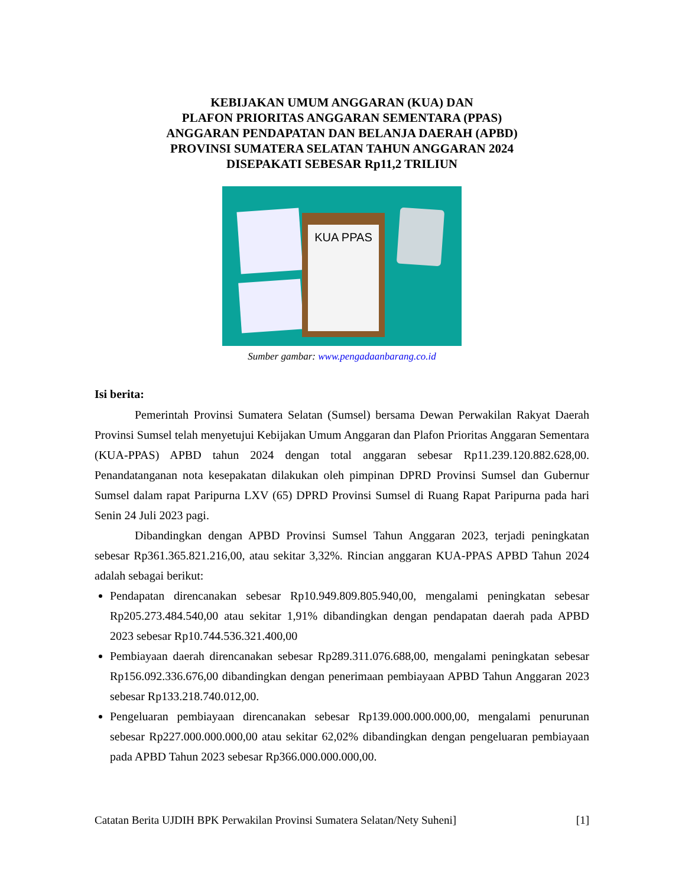KEBIJAKAN UMUM ANGGARAN (KUA) DAN
PLAFON PRIORITAS ANGGARAN SEMENTARA (PPAS)
ANGGARAN PENDAPATAN DAN BELANJA DAERAH (APBD)
PROVINSI SUMATERA SELATAN TAHUN ANGGARAN 2024
DISEPAKATI SEBESAR Rp11,2 TRILIUN
KUA PPAS
Sumber gambar: www.pengadaanbarang.co.id
Isi berita:
Pemerintah Provinsi Sumatera Selatan (Sumsel) bersama Dewan Perwakilan Rakyat Daerah Provinsi Sumsel telah menyetujui Kebijakan Umum Anggaran dan Plafon Prioritas Anggaran Sementara (KUA-PPAS) APBD tahun 2024 dengan total anggaran sebesar Rp11.239.120.882.628,00. Penandatanganan nota kesepakatan dilakukan oleh pimpinan DPRD Provinsi Sumsel dan Gubernur Sumsel dalam rapat Paripurna LXV (65) DPRD Provinsi Sumsel di Ruang Rapat Paripurna pada hari Senin 24 Juli 2023 pagi.
Dibandingkan dengan APBD Provinsi Sumsel Tahun Anggaran 2023, terjadi peningkatan sebesar Rp361.365.821.216,00, atau sekitar 3,32%. Rincian anggaran KUA-PPAS APBD Tahun 2024 adalah sebagai berikut:
Pendapatan direncanakan sebesar Rp10.949.809.805.940,00, mengalami peningkatan sebesar Rp205.273.484.540,00 atau sekitar 1,91% dibandingkan dengan pendapatan daerah pada APBD 2023 sebesar Rp10.744.536.321.400,00
Pembiayaan daerah direncanakan sebesar Rp289.311.076.688,00, mengalami peningkatan sebesar Rp156.092.336.676,00 dibandingkan dengan penerimaan pembiayaan APBD Tahun Anggaran 2023 sebesar Rp133.218.740.012,00.
Pengeluaran pembiayaan direncanakan sebesar Rp139.000.000.000,00, mengalami penurunan sebesar Rp227.000.000.000,00 atau sekitar 62,02% dibandingkan dengan pengeluaran pembiayaan pada APBD Tahun 2023 sebesar Rp366.000.000.000,00.
Catatan Berita UJDIH BPK Perwakilan Provinsi Sumatera Selatan/Nety Suheni] [1]